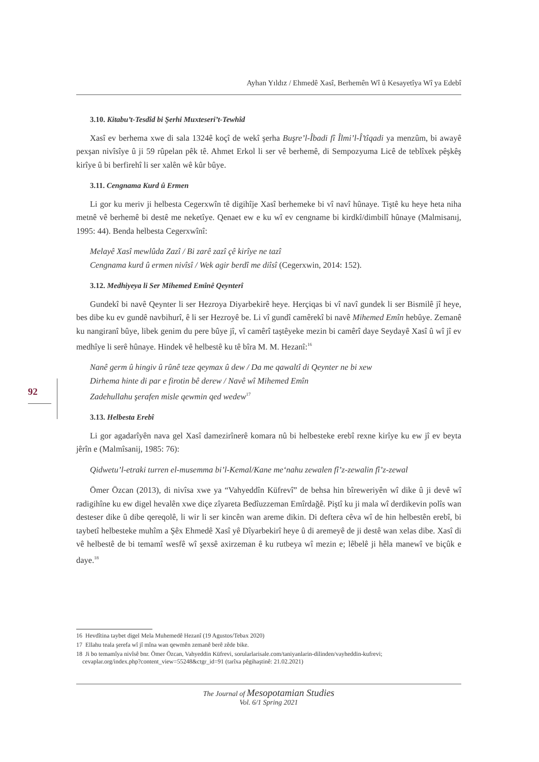Ayhan Yıldız / Ehmedê Xasî, Berhemên Wî û Kesayetîya Wî ya Edebî
3.10. Kitabu’t-Tesdîd bi Şerhi Muxteseri’t-Tewhîd
Xasî ev berhema xwe di sala 1324ê koçî de wekî şerha Buşre’l-Îbadi fî Îlmi’l-Î’tîqadi ya menzûm, bi awayê pexşan nivîsîye û ji 59 rûpelan pêk tê. Ahmet Erkol li ser vê berhemê, di Sempozyuma Licê de teblîxek pêşkêş kirîye û bi berfirehî li ser xalên wê kûr bûye.
3.11. Cengnama Kurd û Ermen
Li gor ku meriv ji helbesta Cegerxwîn tê digihîje Xasî berhemeke bi vî navî hûnaye. Tiştê ku heye heta niha metnê vê berhemê bi destê me neketîye. Qenaet ew e ku wî ev cengname bi kirdkî/dimbilî hûnaye (Malmisanıj, 1995: 44). Benda helbesta Cegerxwînî:
Melayê Xasî mewlûda Zazî / Bi zarê zazî çê kirîye ne tazî
Cengnama kurd û ermen nivîsî / Wek agir berdî me diîsî (Cegerxwin, 2014: 152).
3.12. Medhiyeya li Ser Mihemed Emînê Qeynterî
Gundekî bi navê Qeynter li ser Hezroya Diyarbekirê heye. Herçiqas bi vî navî gundek li ser Bismilê jî heye, bes dibe ku ev gundê navbihurî, ê li ser Hezroyê be. Li vî gundî camêrekî bi navê Mihemed Emîn hebûye. Zemanê ku nangiranî bûye, libek genim du pere bûye jî, vî camêrî taştêyeke mezin bi camêrî daye Seydayê Xasî û wî jî ev medhîye li serê hûnaye. Hindek vê helbestê ku tê bîra M. M. Hezanî:<sup>16</sup>
Nanê germ û hingiv û rûnê teze qeymax û dew / Da me qawaltî di Qeynter ne bi xew
Dirhema hinte di par e firotin bê derew / Navê wî Mihemed Emîn
Zadehullahu şerafen misle qewmin qed wedew<sup>17</sup>
3.13. Helbesta Erebî
Li gor agadarîyên nava gel Xasî damezirînerê komara nû bi helbesteke erebî rexne kirîye ku ew jî ev beyta jêrîn e (Malmîsanij, 1985: 76):
Qidwetu’l-etraki turren el-musemma bi’l-Kemal/Kane me‘nahu zewalen fî’z-zewalin fî’z-zewal
Ömer Özcan (2013), di nivîsa xwe ya “Vahyeddîn Küfrevî” de behsa hin bîreweriyên wî dike û ji devê wî radigihîne ku ew digel hevalên xwe diçe zîyareta Bedîuzzeman Emîrdağê. Piştî ku ji mala wî derdikevin polîs wan desteser dike û dibe qereqolê, li wir li ser kincên wan areme dikin. Di deftera cêva wî de hin helbestên erebî, bi taybetî helbesteke muhîm a Şêx Ehmedê Xasî yê Dîyarbekirî heye û di aremeyê de ji destê wan xelas dibe. Xasî di vê helbestê de bi temamî wesfê wî şexsê axirzeman ê ku rutbeya wî mezin e; lêbelê ji hêla manewî ve biçûk e daye.<sup>18</sup>
92
16 Hevdîtina taybet digel Mela Muhemedê Hezanî (19 Agustos/Tebax 2020)
17 Ellahu teala şerefa wî jî mîna wan qewmên zemanê berê zêde bike.
18 Ji bo temamîya nivîsê bnr. Ömer Özcan, Vahyeddin Küfrevi, sorularlarisale.com/taniyanlarin-dilinden/vayheddin-kufrevi;
cevaplar.org/index.php?content_view=55248&ctgr_id=91 (tarîxa pêgihaştinê: 21.02.2021)
The Journal of Mesopotamian Studies
Vol. 6/1 Spring 2021